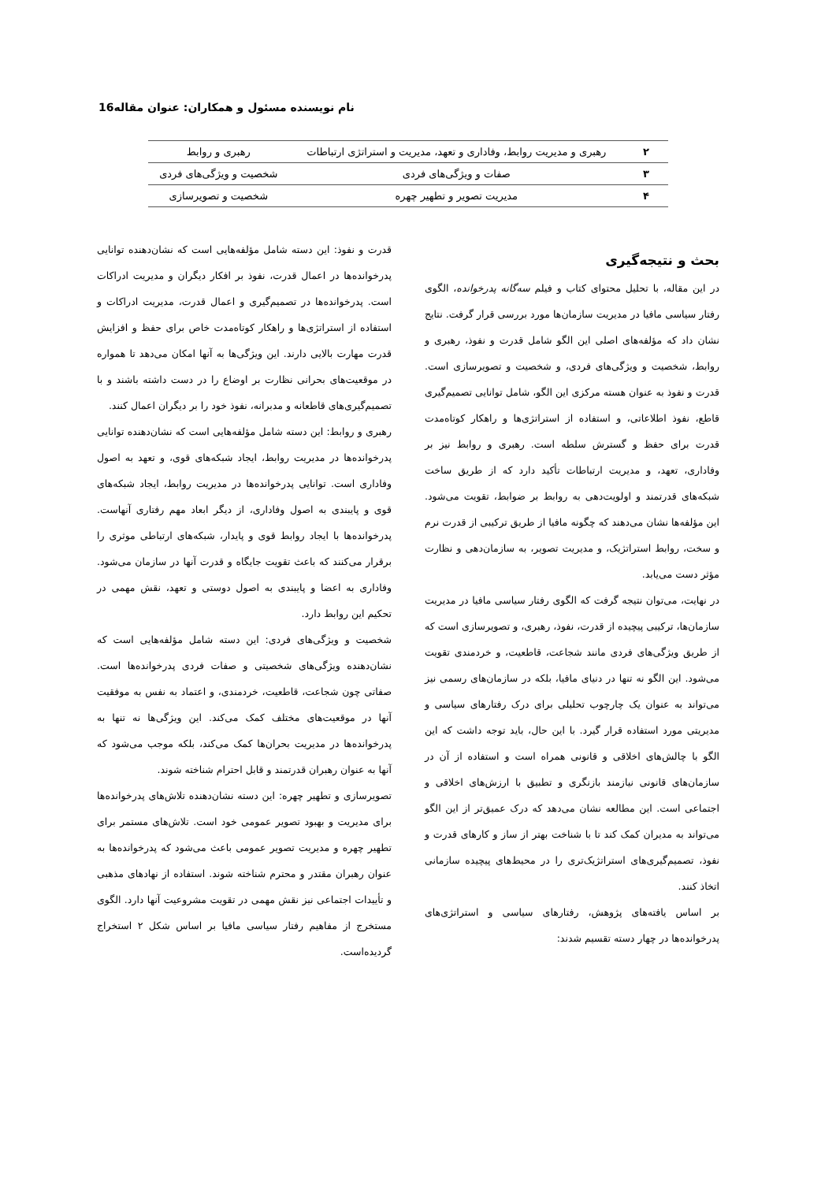نام نویسنده مسئول و همکاران: عنوان مقاله16
| ۲ | رهبری و مدیریت روابط، وفاداری و تعهد، مدیریت و استراتژی ارتباطات | رهبری و روابط |
| ۳ | صفات و ویژگی‌های فردی | شخصیت و ویژگی‌های فردی |
| ۴ | مدیریت تصویر و تطهیر چهره | شخصیت و تصویرسازی |
بحث و نتیجه‌گیری
در این مقاله، با تحلیل محتوای کتاب و فیلم سه‌گانه پدرخوانده، الگوی رفتار سیاسی مافیا در مدیریت سازمان‌ها مورد بررسی قرار گرفت. نتایج نشان داد که مؤلفه‌های اصلی این الگو شامل قدرت و نفوذ، رهبری و روابط، شخصیت و ویژگی‌های فردی، و شخصیت و تصویرسازی است. قدرت و نفوذ به عنوان هسته مرکزی این الگو، شامل توانایی تصمیم‌گیری قاطع، نفوذ اطلاعاتی، و استفاده از استراتژی‌ها و راهکار کوتاه‌مدت قدرت برای حفظ و گسترش سلطه است. رهبری و روابط نیز بر وفاداری، تعهد، و مدیریت ارتباطات تأکید دارد که از طریق ساخت شبکه‌های قدرتمند و اولویت‌دهی به روابط بر ضوابط، تقویت می‌شود. این مؤلفه‌ها نشان می‌دهند که چگونه مافیا از طریق ترکیبی از قدرت نرم و سخت، روابط استراتژیک، و مدیریت تصویر، به سازمان‌دهی و نظارت مؤثر دست می‌یابد.
در نهایت، می‌توان نتیجه گرفت که الگوی رفتار سیاسی مافیا در مدیریت سازمان‌ها، ترکیبی پیچیده از قدرت، نفوذ، رهبری، و تصویرسازی است که از طریق ویژگی‌های فردی مانند شجاعت، قاطعیت، و خردمندی تقویت می‌شود. این الگو نه تنها در دنیای مافیا، بلکه در سازمان‌های رسمی نیز می‌تواند به عنوان یک چارچوب تحلیلی برای درک رفتارهای سیاسی و مدیریتی مورد استفاده قرار گیرد. با این حال، باید توجه داشت که این الگو با چالش‌های اخلاقی و قانونی همراه است و استفاده از آن در سازمان‌های قانونی نیازمند بازنگری و تطبیق با ارزش‌های اخلاقی و اجتماعی است. این مطالعه نشان می‌دهد که درک عمیق‌تر از این الگو می‌تواند به مدیران کمک کند تا با شناخت بهتر از ساز و کارهای قدرت و نفوذ، تصمیم‌گیری‌های استراتژیک‌تری را در محیط‌های پیچیده سازمانی اتخاذ کنند.
بر اساس یافته‌های پژوهش، رفتارهای سیاسی و استراتژی‌های پدرخوانده‌ها در چهار دسته تقسیم شدند:
قدرت و نفوذ: این دسته شامل مؤلفه‌هایی است که نشان‌دهنده توانایی پدرخوانده‌ها در اعمال قدرت، نفوذ بر افکار دیگران و مدیریت ادراکات است. پدرخوانده‌ها در تصمیم‌گیری و اعمال قدرت، مدیریت ادراکات و استفاده از استراتژی‌ها و راهکار کوتاه‌مدت خاص برای حفظ و افزایش قدرت مهارت بالایی دارند. این ویژگی‌ها به آنها امکان می‌دهد تا همواره در موقعیت‌های بحرانی نظارت بر اوضاع را در دست داشته باشند و با تصمیم‌گیری‌های قاطعانه و مدبرانه، نفوذ خود را بر دیگران اعمال کنند.
رهبری و روابط: این دسته شامل مؤلفه‌هایی است که نشان‌دهنده توانایی پدرخوانده‌ها در مدیریت روابط، ایجاد شبکه‌های قوی، و تعهد به اصول وفاداری است. توانایی پدرخوانده‌ها در مدیریت روابط، ایجاد شبکه‌های قوی و پایبندی به اصول وفاداری، از دیگر ابعاد مهم رفتاری آنهاست. پدرخوانده‌ها با ایجاد روابط قوی و پایدار، شبکه‌های ارتباطی موثری را برقرار می‌کنند که باعث تقویت جایگاه و قدرت آنها در سازمان می‌شود. وفاداری به اعضا و پایبندی به اصول دوستی و تعهد، نقش مهمی در تحکیم این روابط دارد.
شخصیت و ویژگی‌های فردی: این دسته شامل مؤلفه‌هایی است که نشان‌دهنده ویژگی‌های شخصیتی و صفات فردی پدرخوانده‌ها است. صفاتی چون شجاعت، قاطعیت، خردمندی، و اعتماد به نفس به موفقیت آنها در موقعیت‌های مختلف کمک می‌کند. این ویژگی‌ها نه تنها به پدرخوانده‌ها در مدیریت بحران‌ها کمک می‌کند، بلکه موجب می‌شود که آنها به عنوان رهبران قدرتمند و قابل احترام شناخته شوند.
تصویرسازی و تطهیر چهره: این دسته نشان‌دهنده تلاش‌های پدرخوانده‌ها برای مدیریت و بهبود تصویر عمومی خود است. تلاش‌های مستمر برای تطهیر چهره و مدیریت تصویر عمومی باعث می‌شود که پدرخوانده‌ها به عنوان رهبران مقتدر و محترم شناخته شوند. استفاده از نهادهای مذهبی و تأییدات اجتماعی نیز نقش مهمی در تقویت مشروعیت آنها دارد. الگوی مستخرج از مفاهیم رفتار سیاسی مافیا بر اساس شکل ۲ استخراج گردیده‌است.